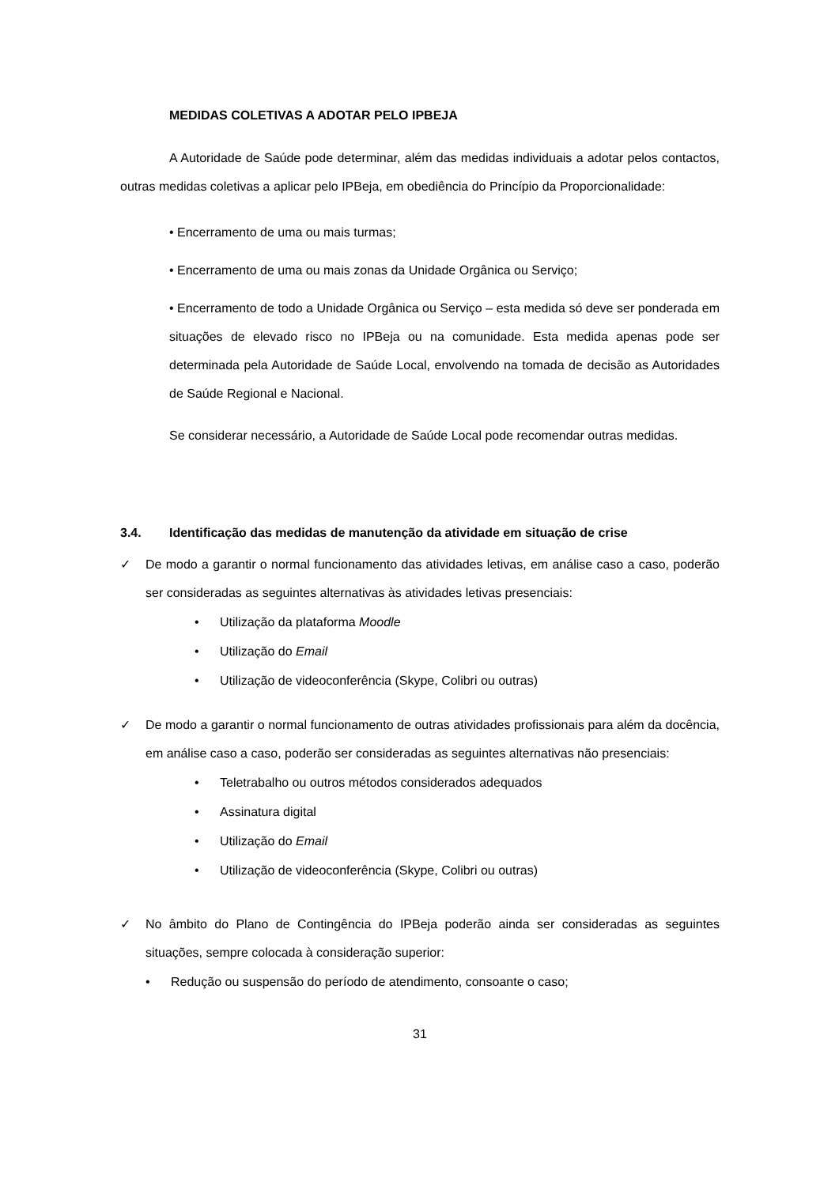MEDIDAS COLETIVAS A ADOTAR PELO IPBEJA
A Autoridade de Saúde pode determinar, além das medidas individuais a adotar pelos contactos, outras medidas coletivas a aplicar pelo IPBeja, em obediência do Princípio da Proporcionalidade:
• Encerramento de uma ou mais turmas;
• Encerramento de uma ou mais zonas da Unidade Orgânica ou Serviço;
• Encerramento de todo a Unidade Orgânica ou Serviço – esta medida só deve ser ponderada em situações de elevado risco no IPBeja ou na comunidade. Esta medida apenas pode ser determinada pela Autoridade de Saúde Local, envolvendo na tomada de decisão as Autoridades de Saúde Regional e Nacional.
Se considerar necessário, a Autoridade de Saúde Local pode recomendar outras medidas.
3.4. Identificação das medidas de manutenção da atividade em situação de crise
✓ De modo a garantir o normal funcionamento das atividades letivas, em análise caso a caso, poderão ser consideradas as seguintes alternativas às atividades letivas presenciais:
• Utilização da plataforma Moodle
• Utilização do Email
• Utilização de videoconferência (Skype, Colibri ou outras)
✓ De modo a garantir o normal funcionamento de outras atividades profissionais para além da docência, em análise caso a caso, poderão ser consideradas as seguintes alternativas não presenciais:
• Teletrabalho ou outros métodos considerados adequados
• Assinatura digital
• Utilização do Email
• Utilização de videoconferência (Skype, Colibri ou outras)
✓ No âmbito do Plano de Contingência do IPBeja poderão ainda ser consideradas as seguintes situações, sempre colocada à consideração superior:
• Redução ou suspensão do período de atendimento, consoante o caso;
31